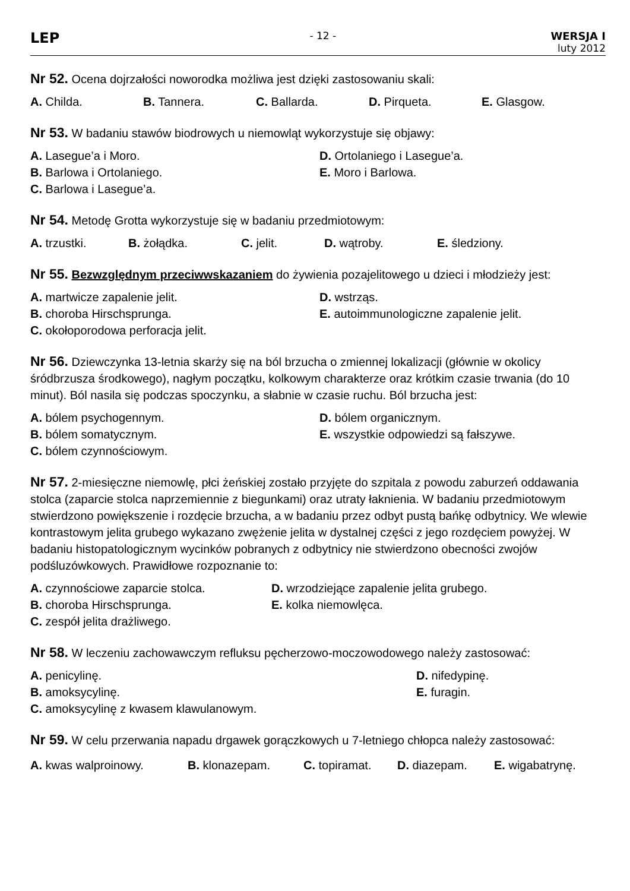LEP
- 12 - WERSJA I
luty 2012
Nr 52. Ocena dojrzałości noworodka możliwa jest dzięki zastosowaniu skali:
A. Childa. B. Tannera. C. Ballarda. D. Pirqueta. E. Glasgow.
Nr 53. W badaniu stawów biodrowych u niemowląt wykorzystuje się objawy:
A. Lasegue’a i Moro.
D. Ortolaniego i Lasegue’a.
B. Barlowa i Ortolaniego.
E. Moro i Barlowa.
C. Barlowa i Lasegue’a.
Nr 54. Metodę Grotta wykorzystuje się w badaniu przedmiotowym:
A. trzustki. B. żołądka. C. jelit. D. wątroby. E. śledziony.
Nr 55. Bezwzględnym przeciwwskazaniem do żywienia pozajelitowego u dzieci i młodzieży jest:
A. martwicze zapalenie jelit.
D. wstrząs.
B. choroba Hirschsprunga.
E. autoimmunologiczne zapalenie jelit.
C. okołoporodowa perforacja jelit.
Nr 56. Dziewczynka 13-letnia skarży się na ból brzucha o zmiennej lokalizacji (głównie w okolicy śródbrzusza środkowego), nagłym początku, kolkowym charakterze oraz krótkim czasie trwania (do 10 minut). Ból nasila się podczas spoczynku, a słabnie w czasie ruchu. Ból brzucha jest:
A. bólem psychogennym.
D. bólem organicznym.
B. bólem somatycznym.
E. wszystkie odpowiedzi są fałszywe.
C. bólem czynnościowym.
Nr 57. 2-miesięczne niemowlę, płci żeńskiej zostało przyjęte do szpitala z powodu zaburzeń oddawania stolca (zaparcie stolca naprzemiennie z biegunkami) oraz utraty łaknienia. W badaniu przedmiotowym stwierdzono powiększenie i rozdęcie brzucha, a w badaniu przez odbyt pustą bańkę odbytnicy. We wlewie kontrastowym jelita grubego wykazano zwężenie jelita w dystalnej części z jego rozdęciem powyżej. W badaniu histopatologicznym wycinków pobranych z odbytnicy nie stwierdzono obecności zwojów podśluzówkowych. Prawidłowe rozpoznanie to:
A. czynnościowe zaparcie stolca.
D. wrzodziejące zapalenie jelita grubego.
B. choroba Hirschsprunga.
E. kolka niemowlęca.
C. zespół jelita drażliwego.
Nr 58. W leczeniu zachowawczym refluksu pęcherzowo-moczowodowego należy zastosować:
A. penicylinę.
D. nifedypinę.
B. amoksycylinę.
E. furagin.
C. amoksycylinę z kwasem klawulanowym.
Nr 59. W celu przerwania napadu drgawek gorączkowych u 7-letniego chłopca należy zastosować:
A. kwas walproinowy. B. klonazepam. C. topiramat. D. diazepam. E. wigabatrynę.